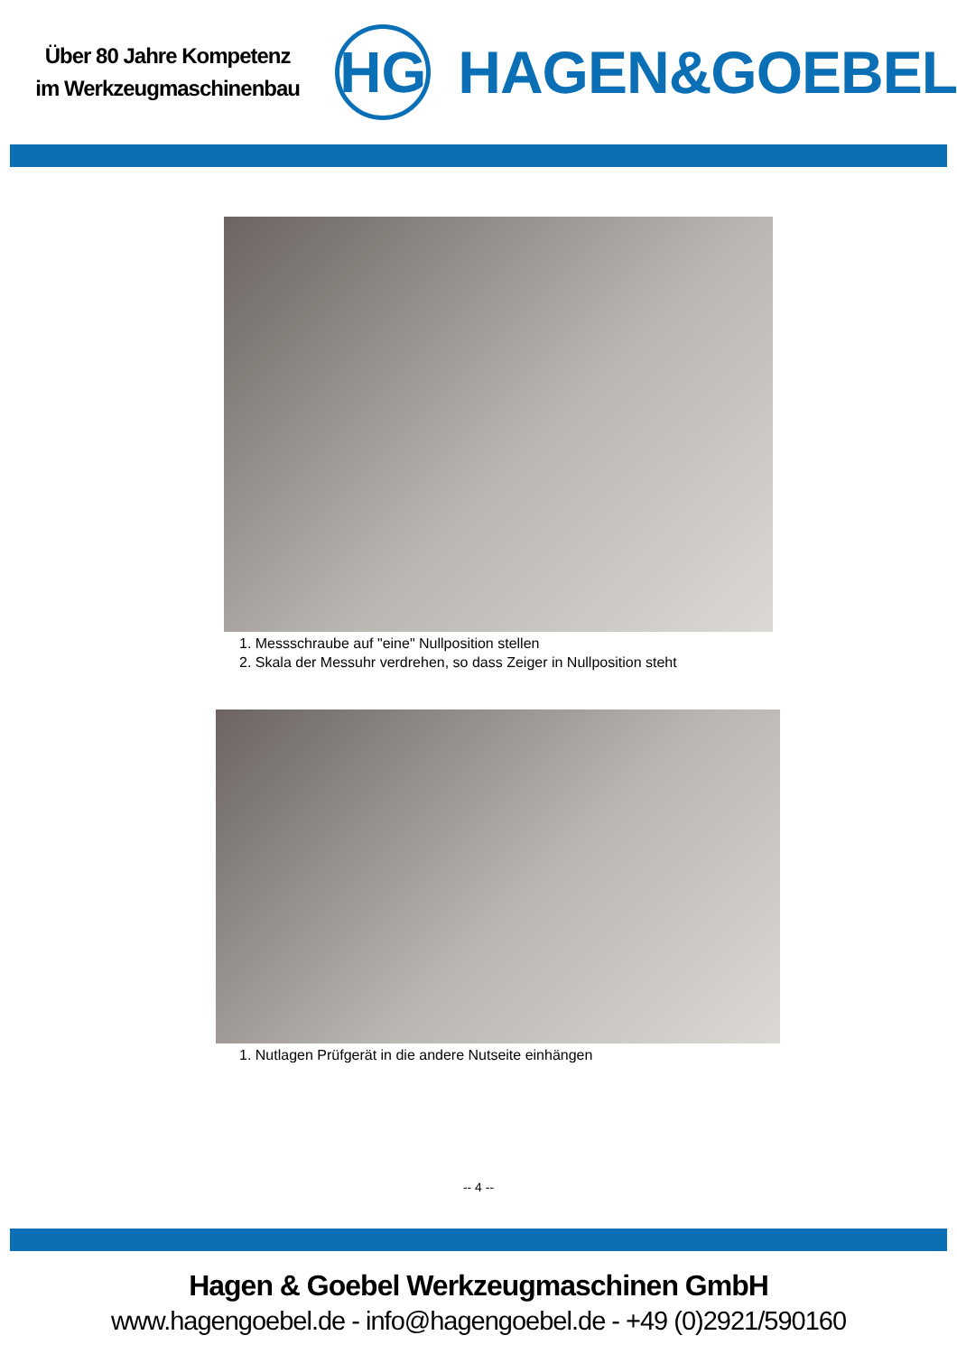Über 80 Jahre Kompetenz
im Werkzeugmaschinenbau
HG
HAGEN&GOEBEL
1. Messschraube auf "eine" Nullposition stellen
2. Skala der Messuhr verdrehen, so dass Zeiger in Nullposition steht
1. Nutlagen Prüfgerät in die andere Nutseite einhängen
-- 4 --
Hagen & Goebel Werkzeugmaschinen GmbH
www.hagengoebel.de - info@hagengoebel.de - +49 (0)2921/590160